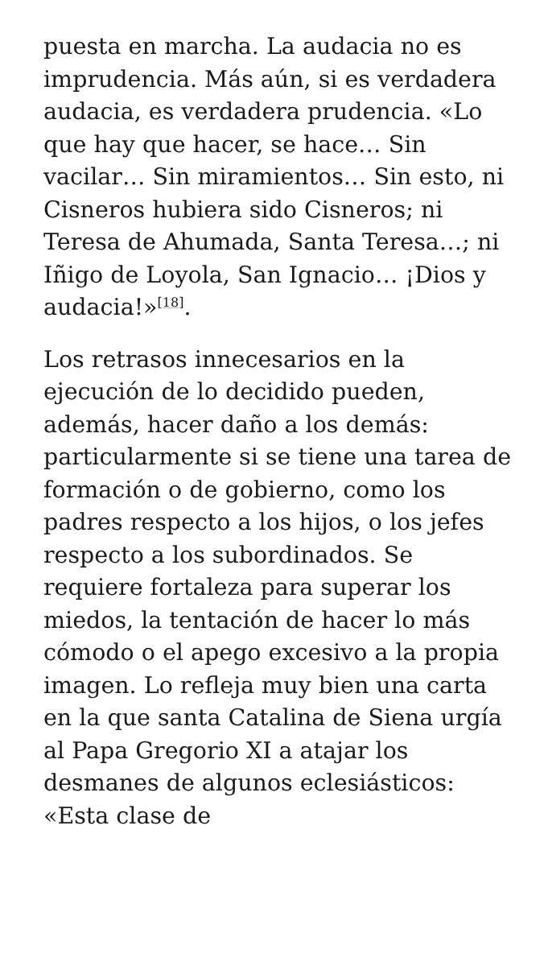puesta en marcha. La audacia no es imprudencia. Más aún, si es verdadera audacia, es verdadera prudencia. «Lo que hay que hacer, se hace… Sin vacilar… Sin miramientos… Sin esto, ni Cisneros hubiera sido Cisneros; ni Teresa de Ahumada, Santa Teresa…; ni Iñigo de Loyola, San Ignacio… ¡Dios y audacia!»<sup>[18]</sup>.
Los retrasos innecesarios en la ejecución de lo decidido pueden, además, hacer daño a los demás: particularmente si se tiene una tarea de formación o de gobierno, como los padres respecto a los hijos, o los jefes respecto a los subordinados. Se requiere fortaleza para superar los miedos, la tentación de hacer lo más cómodo o el apego excesivo a la propia imagen. Lo refleja muy bien una carta en la que santa Catalina de Siena urgía al Papa Gregorio XI a atajar los desmanes de algunos eclesiásticos: «Esta clase de